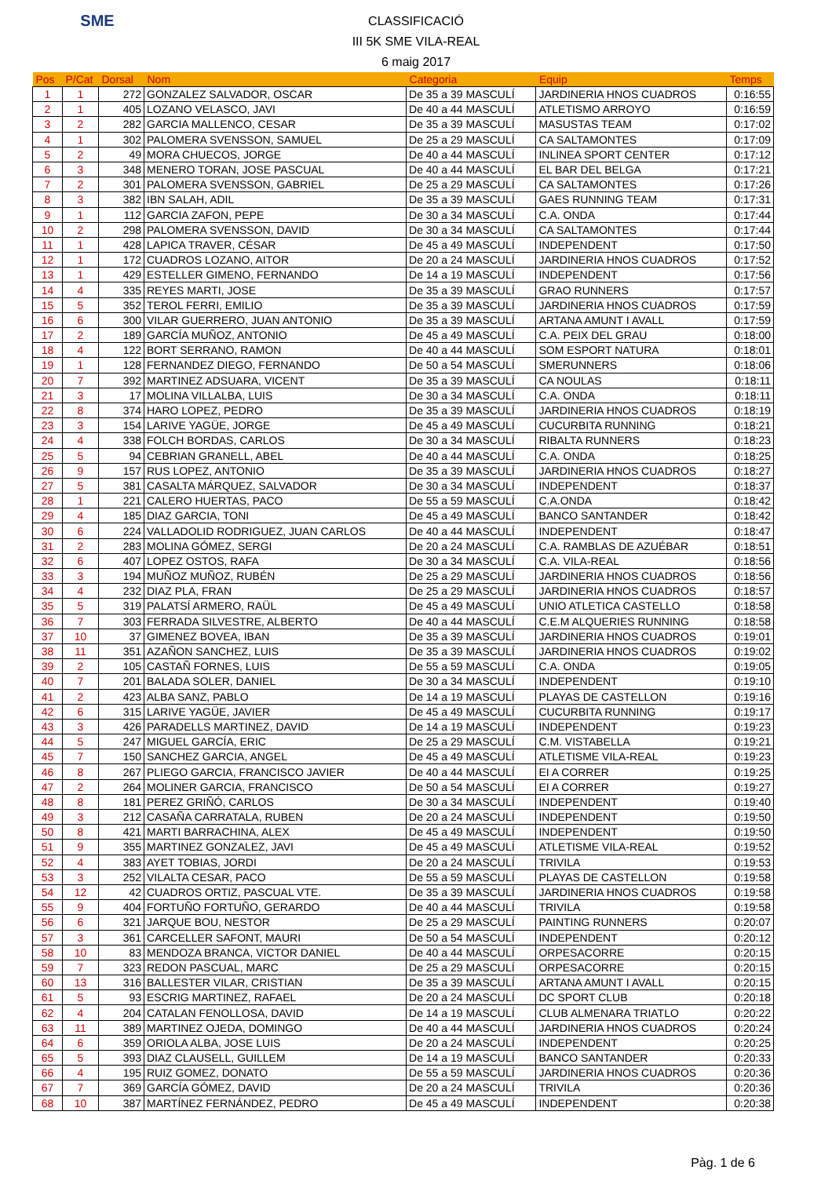SME
CLASSIFICACIÓ
III 5K SME VILA-REAL
6 maig 2017
| Pos | P/Cat | Dorsal | Nom | Categoria | Equip | Temps |
| --- | --- | --- | --- | --- | --- | --- |
| 1 | 1 | 272 | GONZALEZ SALVADOR, OSCAR | De 35 a 39 MASCULÍ | JARDINERIA HNOS CUADROS | 0:16:55 |
| 2 | 1 | 405 | LOZANO VELASCO, JAVI | De 40 a 44 MASCULÍ | ATLETISMO ARROYO | 0:16:59 |
| 3 | 2 | 282 | GARCIA MALLENCO, CESAR | De 35 a 39 MASCULÍ | MASUSTAS TEAM | 0:17:02 |
| 4 | 1 | 302 | PALOMERA SVENSSON, SAMUEL | De 25 a 29 MASCULÍ | CA SALTAMONTES | 0:17:09 |
| 5 | 2 | 49 | MORA CHUECOS, JORGE | De 40 a 44 MASCULÍ | INLINEA SPORT CENTER | 0:17:12 |
| 6 | 3 | 348 | MENERO TORAN, JOSE PASCUAL | De 40 a 44 MASCULÍ | EL BAR DEL BELGA | 0:17:21 |
| 7 | 2 | 301 | PALOMERA SVENSSON, GABRIEL | De 25 a 29 MASCULÍ | CA SALTAMONTES | 0:17:26 |
| 8 | 3 | 382 | IBN SALAH, ADIL | De 35 a 39 MASCULÍ | GAES RUNNING TEAM | 0:17:31 |
| 9 | 1 | 112 | GARCIA ZAFON, PEPE | De 30 a 34 MASCULÍ | C.A. ONDA | 0:17:44 |
| 10 | 2 | 298 | PALOMERA SVENSSON, DAVID | De 30 a 34 MASCULÍ | CA SALTAMONTES | 0:17:44 |
| 11 | 1 | 428 | LAPICA TRAVER, CÉSAR | De 45 a 49 MASCULÍ | INDEPENDENT | 0:17:50 |
| 12 | 1 | 172 | CUADROS LOZANO, AITOR | De 20 a 24 MASCULÍ | JARDINERIA HNOS CUADROS | 0:17:52 |
| 13 | 1 | 429 | ESTELLER GIMENO, FERNANDO | De 14 a 19 MASCULÍ | INDEPENDENT | 0:17:56 |
| 14 | 4 | 335 | REYES MARTI, JOSE | De 35 a 39 MASCULÍ | GRAO RUNNERS | 0:17:57 |
| 15 | 5 | 352 | TEROL FERRI, EMILIO | De 35 a 39 MASCULÍ | JARDINERIA HNOS CUADROS | 0:17:59 |
| 16 | 6 | 300 | VILAR GUERRERO, JUAN ANTONIO | De 35 a 39 MASCULÍ | ARTANA AMUNT I AVALL | 0:17:59 |
| 17 | 2 | 189 | GARCÍA MUÑOZ, ANTONIO | De 45 a 49 MASCULÍ | C.A. PEIX DEL GRAU | 0:18:00 |
| 18 | 4 | 122 | BORT SERRANO, RAMON | De 40 a 44 MASCULÍ | SOM ESPORT NATURA | 0:18:01 |
| 19 | 1 | 128 | FERNANDEZ DIEGO, FERNANDO | De 50 a 54 MASCULÍ | SMERUNNERS | 0:18:06 |
| 20 | 7 | 392 | MARTINEZ ADSUARA, VICENT | De 35 a 39 MASCULÍ | CA NOULAS | 0:18:11 |
| 21 | 3 | 17 | MOLINA VILLALBA, LUIS | De 30 a 34 MASCULÍ | C.A. ONDA | 0:18:11 |
| 22 | 8 | 374 | HARO LOPEZ, PEDRO | De 35 a 39 MASCULÍ | JARDINERIA HNOS CUADROS | 0:18:19 |
| 23 | 3 | 154 | LARIVE YAGÜE, JORGE | De 45 a 49 MASCULÍ | CUCURBITA RUNNING | 0:18:21 |
| 24 | 4 | 338 | FOLCH BORDAS, CARLOS | De 30 a 34 MASCULÍ | RIBALTA RUNNERS | 0:18:23 |
| 25 | 5 | 94 | CEBRIAN GRANELL, ABEL | De 40 a 44 MASCULÍ | C.A. ONDA | 0:18:25 |
| 26 | 9 | 157 | RUS LOPEZ, ANTONIO | De 35 a 39 MASCULÍ | JARDINERIA HNOS CUADROS | 0:18:27 |
| 27 | 5 | 381 | CASALTA MÁRQUEZ, SALVADOR | De 30 a 34 MASCULÍ | INDEPENDENT | 0:18:37 |
| 28 | 1 | 221 | CALERO HUERTAS, PACO | De 55 a 59 MASCULÍ | C.A.ONDA | 0:18:42 |
| 29 | 4 | 185 | DIAZ GARCIA, TONI | De 45 a 49 MASCULÍ | BANCO SANTANDER | 0:18:42 |
| 30 | 6 | 224 | VALLADOLID RODRIGUEZ, JUAN CARLOS | De 40 a 44 MASCULÍ | INDEPENDENT | 0:18:47 |
| 31 | 2 | 283 | MOLINA GÓMEZ, SERGI | De 20 a 24 MASCULÍ | C.A. RAMBLAS DE AZUÉBAR | 0:18:51 |
| 32 | 6 | 407 | LOPEZ OSTOS, RAFA | De 30 a 34 MASCULÍ | C.A. VILA-REAL | 0:18:56 |
| 33 | 3 | 194 | MUÑOZ MUÑOZ, RUBÉN | De 25 a 29 MASCULÍ | JARDINERIA HNOS CUADROS | 0:18:56 |
| 34 | 4 | 232 | DIAZ PLA, FRAN | De 25 a 29 MASCULÍ | JARDINERIA HNOS CUADROS | 0:18:57 |
| 35 | 5 | 319 | PALATSÍ ARMERO, RAÜL | De 45 a 49 MASCULÍ | UNIO ATLETICA CASTELLO | 0:18:58 |
| 36 | 7 | 303 | FERRADA SILVESTRE, ALBERTO | De 40 a 44 MASCULÍ | C.E.M ALQUERIES RUNNING | 0:18:58 |
| 37 | 10 | 37 | GIMENEZ BOVEA, IBAN | De 35 a 39 MASCULÍ | JARDINERIA HNOS CUADROS | 0:19:01 |
| 38 | 11 | 351 | AZAÑON SANCHEZ, LUIS | De 35 a 39 MASCULÍ | JARDINERIA HNOS CUADROS | 0:19:02 |
| 39 | 2 | 105 | CASTAÑ FORNES, LUIS | De 55 a 59 MASCULÍ | C.A. ONDA | 0:19:05 |
| 40 | 7 | 201 | BALADA SOLER, DANIEL | De 30 a 34 MASCULÍ | INDEPENDENT | 0:19:10 |
| 41 | 2 | 423 | ALBA SANZ, PABLO | De 14 a 19 MASCULÍ | PLAYAS DE CASTELLON | 0:19:16 |
| 42 | 6 | 315 | LARIVE YAGÜE, JAVIER | De 45 a 49 MASCULÍ | CUCURBITA RUNNING | 0:19:17 |
| 43 | 3 | 426 | PARADELLS MARTINEZ, DAVID | De 14 a 19 MASCULÍ | INDEPENDENT | 0:19:23 |
| 44 | 5 | 247 | MIGUEL GARCÍA, ERIC | De 25 a 29 MASCULÍ | C.M. VISTABELLA | 0:19:21 |
| 45 | 7 | 150 | SANCHEZ GARCIA, ANGEL | De 45 a 49 MASCULÍ | ATLETISME VILA-REAL | 0:19:23 |
| 46 | 8 | 267 | PLIEGO GARCIA, FRANCISCO JAVIER | De 40 a 44 MASCULÍ | EI A CORRER | 0:19:25 |
| 47 | 2 | 264 | MOLINER GARCIA, FRANCISCO | De 50 a 54 MASCULÍ | EI A CORRER | 0:19:27 |
| 48 | 8 | 181 | PEREZ GRIÑÓ, CARLOS | De 30 a 34 MASCULÍ | INDEPENDENT | 0:19:40 |
| 49 | 3 | 212 | CASAÑA CARRATALA, RUBEN | De 20 a 24 MASCULÍ | INDEPENDENT | 0:19:50 |
| 50 | 8 | 421 | MARTI BARRACHINA, ALEX | De 45 a 49 MASCULÍ | INDEPENDENT | 0:19:50 |
| 51 | 9 | 355 | MARTINEZ GONZALEZ, JAVI | De 45 a 49 MASCULÍ | ATLETISME VILA-REAL | 0:19:52 |
| 52 | 4 | 383 | AYET TOBIAS, JORDI | De 20 a 24 MASCULÍ | TRIVILA | 0:19:53 |
| 53 | 3 | 252 | VILALTA CESAR, PACO | De 55 a 59 MASCULÍ | PLAYAS DE CASTELLON | 0:19:58 |
| 54 | 12 | 42 | CUADROS ORTIZ, PASCUAL VTE. | De 35 a 39 MASCULÍ | JARDINERIA HNOS CUADROS | 0:19:58 |
| 55 | 9 | 404 | FORTUÑO FORTUÑO, GERARDO | De 40 a 44 MASCULÍ | TRIVILA | 0:19:58 |
| 56 | 6 | 321 | JARQUE BOU, NESTOR | De 25 a 29 MASCULÍ | PAINTING RUNNERS | 0:20:07 |
| 57 | 3 | 361 | CARCELLER SAFONT, MAURI | De 50 a 54 MASCULÍ | INDEPENDENT | 0:20:12 |
| 58 | 10 | 83 | MENDOZA BRANCA, VICTOR DANIEL | De 40 a 44 MASCULÍ | ORPESACORRE | 0:20:15 |
| 59 | 7 | 323 | REDON PASCUAL, MARC | De 25 a 29 MASCULÍ | ORPESACORRE | 0:20:15 |
| 60 | 13 | 316 | BALLESTER VILAR, CRISTIAN | De 35 a 39 MASCULÍ | ARTANA AMUNT I AVALL | 0:20:15 |
| 61 | 5 | 93 | ESCRIG MARTINEZ, RAFAEL | De 20 a 24 MASCULÍ | DC SPORT CLUB | 0:20:18 |
| 62 | 4 | 204 | CATALAN FENOLLOSA, DAVID | De 14 a 19 MASCULÍ | CLUB ALMENARA TRIATLO | 0:20:22 |
| 63 | 11 | 389 | MARTINEZ OJEDA, DOMINGO | De 40 a 44 MASCULÍ | JARDINERIA HNOS CUADROS | 0:20:24 |
| 64 | 6 | 359 | ORIOLA ALBA, JOSE LUIS | De 20 a 24 MASCULÍ | INDEPENDENT | 0:20:25 |
| 65 | 5 | 393 | DIAZ CLAUSELL, GUILLEM | De 14 a 19 MASCULÍ | BANCO SANTANDER | 0:20:33 |
| 66 | 4 | 195 | RUIZ GOMEZ, DONATO | De 55 a 59 MASCULÍ | JARDINERIA HNOS CUADROS | 0:20:36 |
| 67 | 7 | 369 | GARCÍA GÓMEZ, DAVID | De 20 a 24 MASCULÍ | TRIVILA | 0:20:36 |
| 68 | 10 | 387 | MARTÍNEZ FERNÁNDEZ, PEDRO | De 45 a 49 MASCULÍ | INDEPENDENT | 0:20:38 |
Pàg. 1 de 6